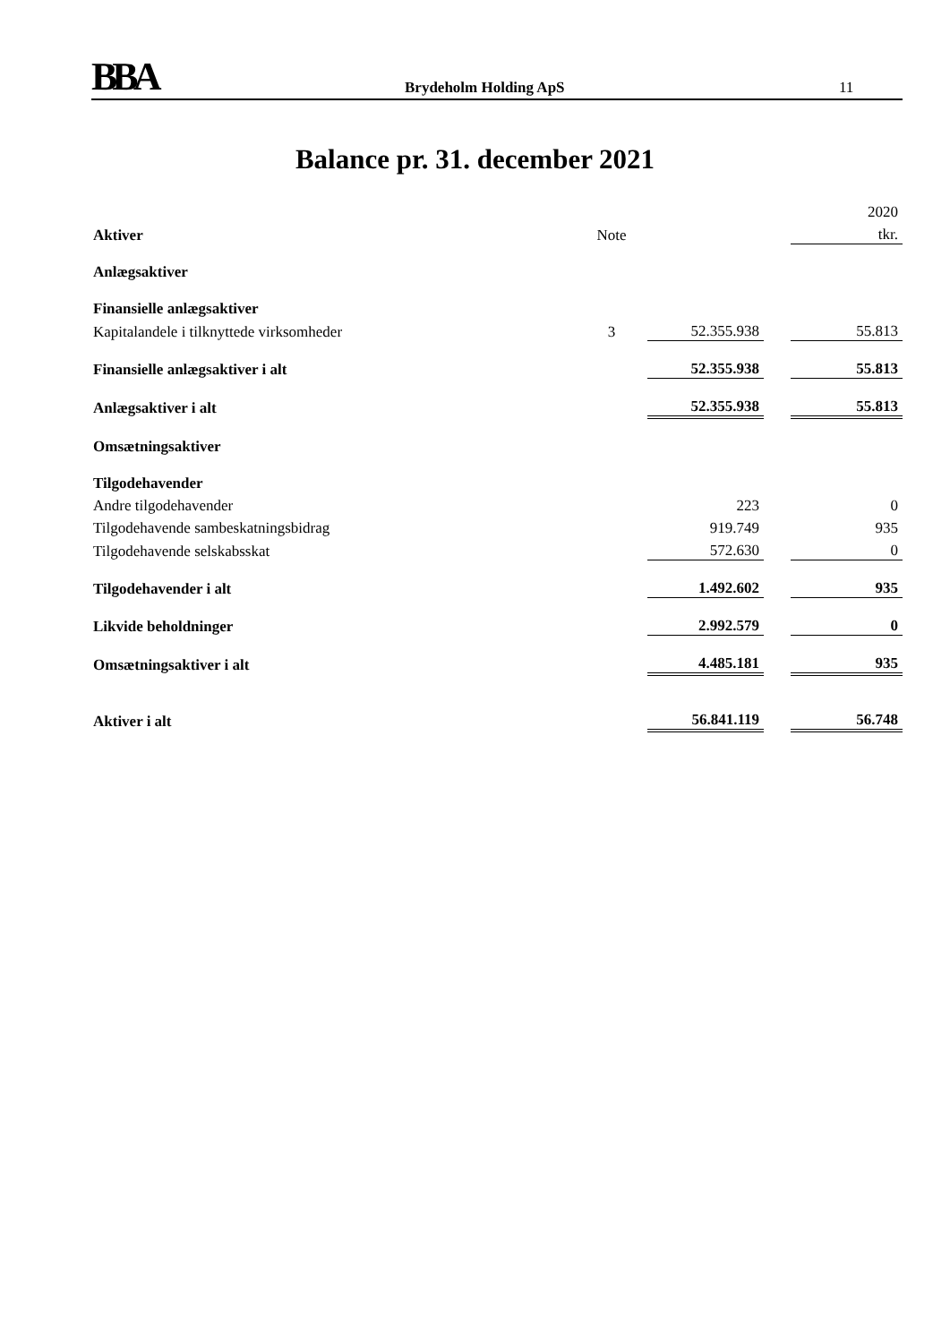BBA Brydeholm Holding ApS 11
Balance pr. 31. december 2021
| | | | | 2020 |
| Aktiver | Note | | | tkr. |
| Anlægsaktiver | | | | |
| Finansielle anlægsaktiver | | | | |
| Kapitalandele i tilknyttede virksomheder | 3 | 52.355.938 | | 55.813 |
| Finansielle anlægsaktiver i alt | | 52.355.938 | | 55.813 |
| Anlægsaktiver i alt | | 52.355.938 | | 55.813 |
| Omsætningsaktiver | | | | |
| Tilgodehavender | | | | |
| Andre tilgodehavender | | 223 | | 0 |
| Tilgodehavende sambeskatningsbidrag | | 919.749 | | 935 |
| Tilgodehavende selskabsskat | | 572.630 | | 0 |
| Tilgodehavender i alt | | 1.492.602 | | 935 |
| Likvide beholdninger | | 2.992.579 | | 0 |
| Omsætningsaktiver i alt | | 4.485.181 | | 935 |
| Aktiver i alt | | 56.841.119 | | 56.748 |